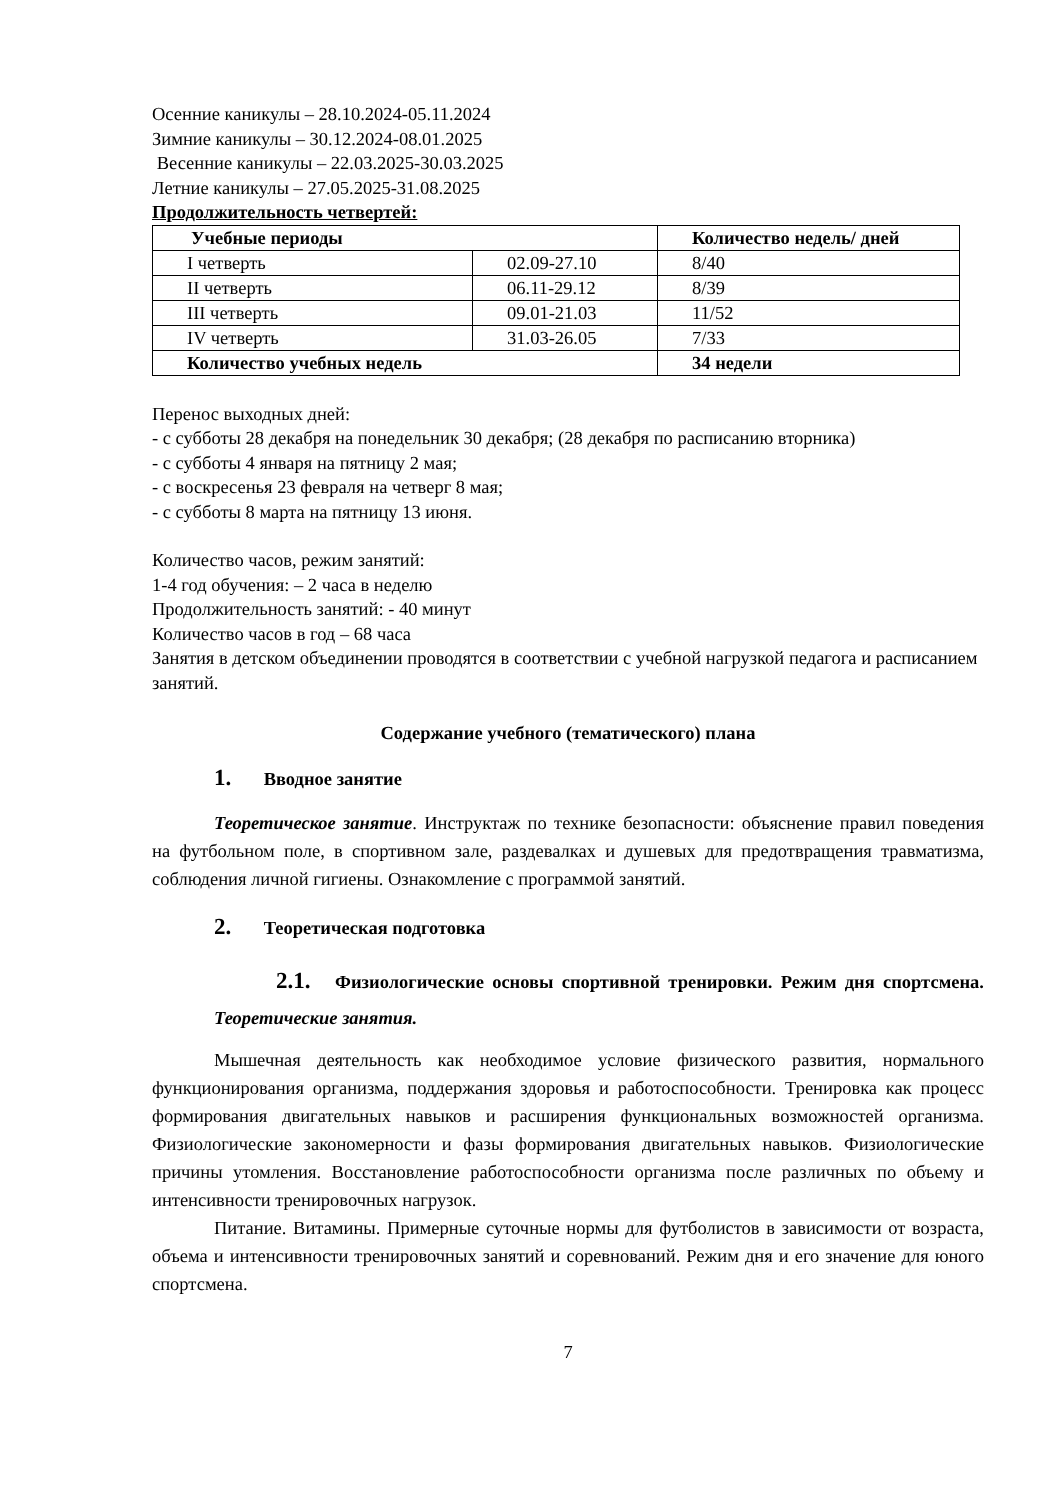Осенние каникулы – 28.10.2024-05.11.2024
Зимние каникулы – 30.12.2024-08.01.2025
Весенние каникулы – 22.03.2025-30.03.2025
Летние каникулы – 27.05.2025-31.08.2025
Продолжительность четвертей:
| Учебные периоды | | Количество недель/ дней |
| I четверть | 02.09-27.10 | 8/40 |
| II четверть | 06.11-29.12 | 8/39 |
| III четверть | 09.01-21.03 | 11/52 |
| IV четверть | 31.03-26.05 | 7/33 |
| Количество учебных недель | | 34 недели |
Перенос выходных дней:
- с субботы 28 декабря на понедельник 30 декабря; (28 декабря по расписанию вторника)
- с субботы 4 января на пятницу 2 мая;
- с воскресенья 23 февраля на четверг 8 мая;
- с субботы 8 марта на пятницу 13 июня.
Количество часов, режим занятий:
1-4 год обучения: – 2 часа в неделю
Продолжительность занятий: - 40 минут
Количество часов в год – 68 часа
Занятия в детском объединении проводятся в соответствии с учебной нагрузкой педагога и расписанием занятий.
Содержание учебного (тематического) плана
1. Вводное занятие
Теоретическое занятие. Инструктаж по технике безопасности: объяснение правил поведения на футбольном поле, в спортивном зале, раздевалках и душевых для предотвращения травматизма, соблюдения личной гигиены. Ознакомление с программой занятий.
2. Теоретическая подготовка
2.1. Физиологические основы спортивной тренировки. Режим дня спортсмена. Теоретические занятия.
Мышечная деятельность как необходимое условие физического развития, нормального функционирования организма, поддержания здоровья и работоспособности. Тренировка как процесс формирования двигательных навыков и расширения функциональных возможностей организма. Физиологические закономерности и фазы формирования двигательных навыков. Физиологические причины утомления. Восстановление работоспособности организма после различных по объему и интенсивности тренировочных нагрузок.
Питание. Витамины. Примерные суточные нормы для футболистов в зависимости от возраста, объема и интенсивности тренировочных занятий и соревнований. Режим дня и его значение для юного спортсмена.
7